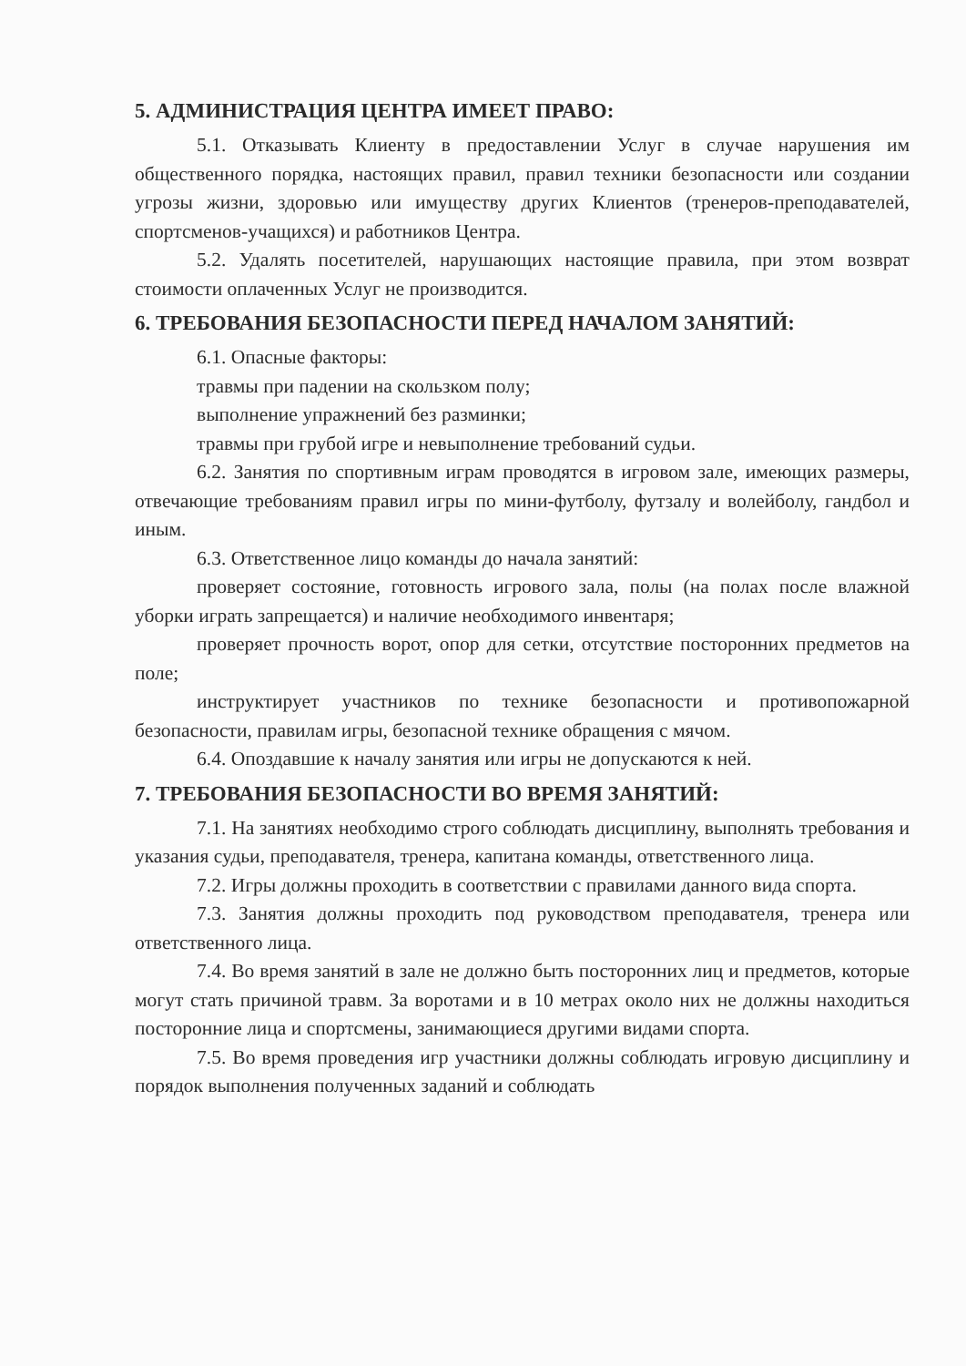5. АДМИНИСТРАЦИЯ ЦЕНТРА ИМЕЕТ ПРАВО:
5.1. Отказывать Клиенту в предоставлении Услуг в случае нарушения им общественного порядка, настоящих правил, правил техники безопасности или создании угрозы жизни, здоровью или имуществу других Клиентов (тренеров-преподавателей, спортсменов-учащихся) и работников Центра.
5.2. Удалять посетителей, нарушающих настоящие правила, при этом возврат стоимости оплаченных Услуг не производится.
6. ТРЕБОВАНИЯ БЕЗОПАСНОСТИ ПЕРЕД НАЧАЛОМ ЗАНЯТИЙ:
6.1. Опасные факторы:
травмы при падении на скользком полу;
выполнение упражнений без разминки;
травмы при грубой игре и невыполнение требований судьи.
6.2. Занятия по спортивным играм проводятся в игровом зале, имеющих размеры, отвечающие требованиям правил игры по мини-футболу, футзалу и волейболу, гандбол и иным.
6.3. Ответственное лицо команды до начала занятий:
проверяет состояние, готовность игрового зала, полы (на полах после влажной уборки играть запрещается) и наличие необходимого инвентаря;
проверяет прочность ворот, опор для сетки, отсутствие посторонних предметов на поле;
инструктирует участников по технике безопасности и противопожарной безопасности, правилам игры, безопасной технике обращения с мячом.
6.4. Опоздавшие к началу занятия или игры не допускаются к ней.
7. ТРЕБОВАНИЯ БЕЗОПАСНОСТИ ВО ВРЕМЯ ЗАНЯТИЙ:
7.1. На занятиях необходимо строго соблюдать дисциплину, выполнять требования и указания судьи, преподавателя, тренера, капитана команды, ответственного лица.
7.2. Игры должны проходить в соответствии с правилами данного вида спорта.
7.3. Занятия должны проходить под руководством преподавателя, тренера или ответственного лица.
7.4. Во время занятий в зале не должно быть посторонних лиц и предметов, которые могут стать причиной травм. За воротами и в 10 метрах около них не должны находиться посторонние лица и спортсмены, занимающиеся другими видами спорта.
7.5. Во время проведения игр участники должны соблюдать игровую дисциплину и порядок выполнения полученных заданий и соблюдать